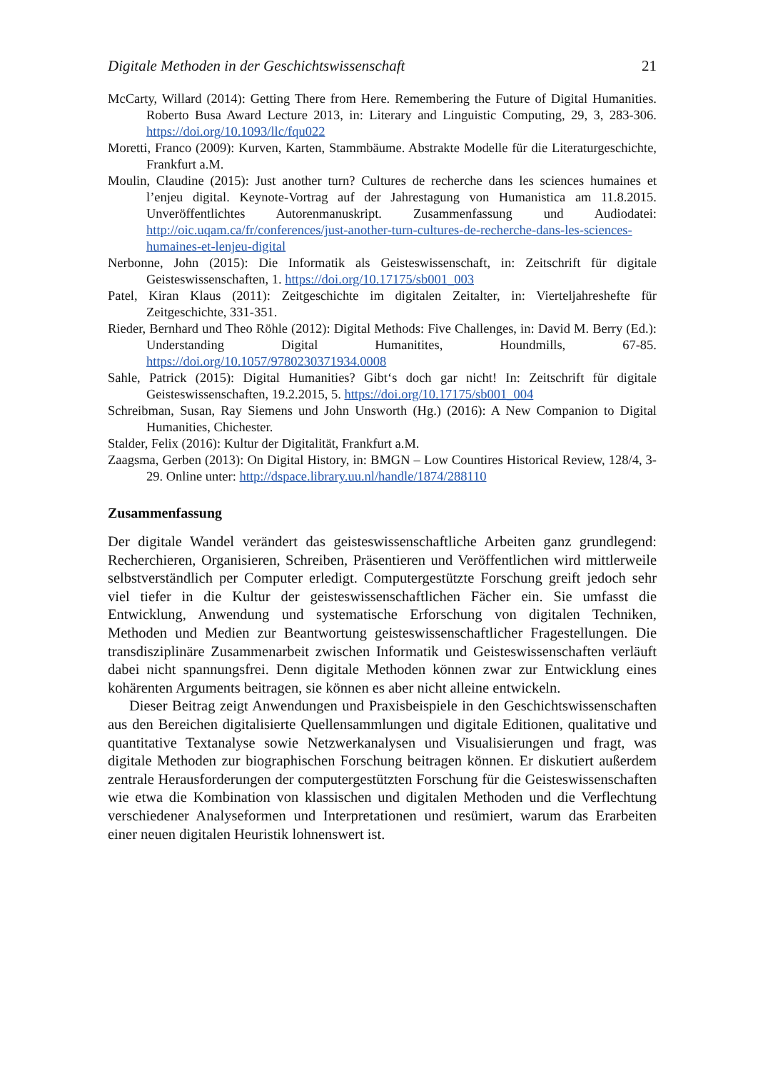Digitale Methoden in der Geschichtswissenschaft 21
McCarty, Willard (2014): Getting There from Here. Remembering the Future of Digital Humanities. Roberto Busa Award Lecture 2013, in: Literary and Linguistic Computing, 29, 3, 283-306. https://doi.org/10.1093/llc/fqu022
Moretti, Franco (2009): Kurven, Karten, Stammbäume. Abstrakte Modelle für die Literaturgeschichte, Frankfurt a.M.
Moulin, Claudine (2015): Just another turn? Cultures de recherche dans les sciences humaines et l’enjeu digital. Keynote-Vortrag auf der Jahrestagung von Humanistica am 11.8.2015. Unveröffentlichtes Autorenmanuskript. Zusammenfassung und Audiodatei: http://oic.uqam.ca/fr/conferences/just-another-turn-cultures-de-recherche-dans-les-sciences-humaines-et-lenjeu-digital
Nerbonne, John (2015): Die Informatik als Geisteswissenschaft, in: Zeitschrift für digitale Geisteswissenschaften, 1. https://doi.org/10.17175/sb001_003
Patel, Kiran Klaus (2011): Zeitgeschichte im digitalen Zeitalter, in: Vierteljahreshefte für Zeitgeschichte, 331-351.
Rieder, Bernhard und Theo Röhle (2012): Digital Methods: Five Challenges, in: David M. Berry (Ed.): Understanding Digital Humanitites, Houndmills, 67-85. https://doi.org/10.1057/9780230371934.0008
Sahle, Patrick (2015): Digital Humanities? Gibt‘s doch gar nicht! In: Zeitschrift für digitale Geisteswissenschaften, 19.2.2015, 5. https://doi.org/10.17175/sb001_004
Schreibman, Susan, Ray Siemens und John Unsworth (Hg.) (2016): A New Companion to Digital Humanities, Chichester.
Stalder, Felix (2016): Kultur der Digitalität, Frankfurt a.M.
Zaagsma, Gerben (2013): On Digital History, in: BMGN – Low Countires Historical Review, 128/4, 3-29. Online unter: http://dspace.library.uu.nl/handle/1874/288110
Zusammenfassung
Der digitale Wandel verändert das geisteswissenschaftliche Arbeiten ganz grundlegend: Recherchieren, Organisieren, Schreiben, Präsentieren und Veröffentlichen wird mittlerweile selbstverständlich per Computer erledigt. Computergestützte Forschung greift jedoch sehr viel tiefer in die Kultur der geisteswissenschaftlichen Fächer ein. Sie umfasst die Entwicklung, Anwendung und systematische Erforschung von digitalen Techniken, Methoden und Medien zur Beantwortung geisteswissenschaftlicher Fragestellungen. Die transdisziplinäre Zusammenarbeit zwischen Informatik und Geisteswissenschaften verläuft dabei nicht spannungsfrei. Denn digitale Methoden können zwar zur Entwicklung eines kohärenten Arguments beitragen, sie können es aber nicht alleine entwickeln.
Dieser Beitrag zeigt Anwendungen und Praxisbeispiele in den Geschichtswissenschaften aus den Bereichen digitalisierte Quellensammlungen und digitale Editionen, qualitative und quantitative Textanalyse sowie Netzwerkanalysen und Visualisierungen und fragt, was digitale Methoden zur biographischen Forschung beitragen können. Er diskutiert außerdem zentrale Herausforderungen der computergestützten Forschung für die Geisteswissenschaften wie etwa die Kombination von klassischen und digitalen Methoden und die Verflechtung verschiedener Analyseformen und Interpretationen und resümiert, warum das Erarbeiten einer neuen digitalen Heuristik lohnenswert ist.